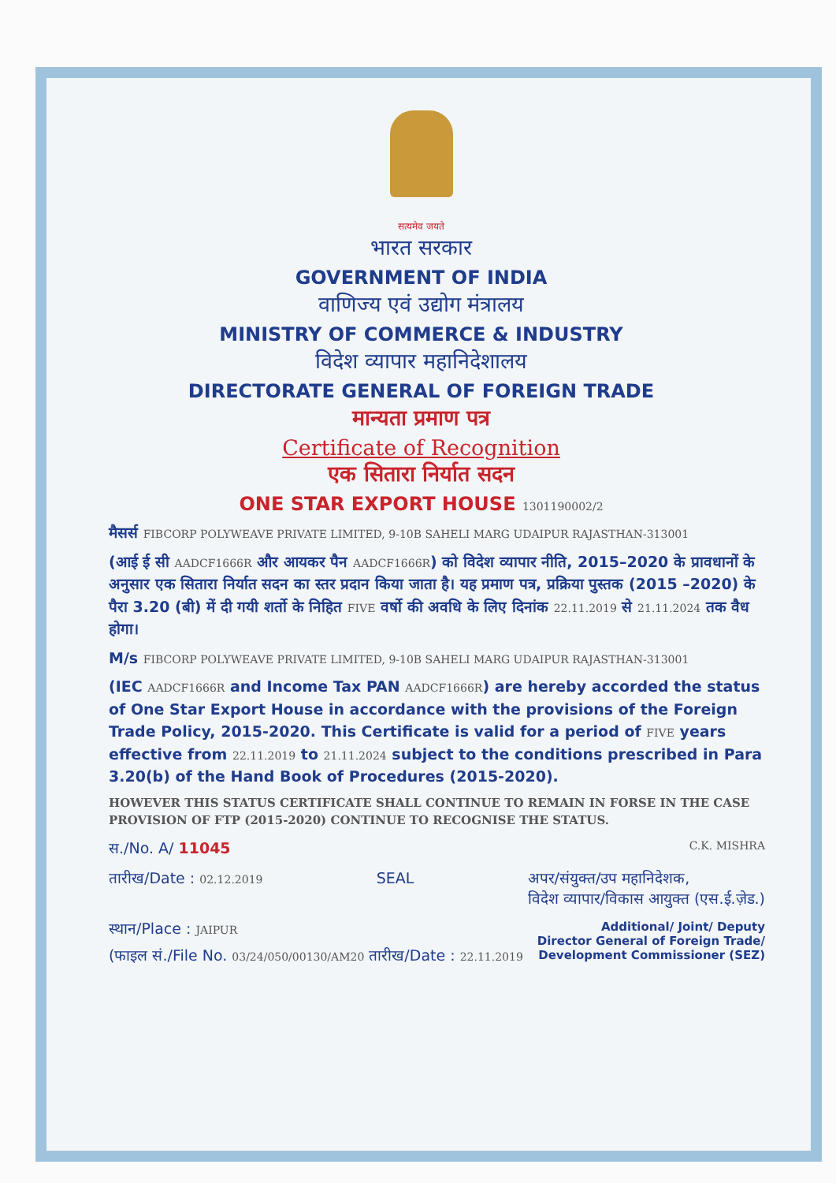सत्यमेव जयते
भारत सरकार
GOVERNMENT OF INDIA
वाणिज्य एवं उद्योग मंत्रालय
MINISTRY OF COMMERCE & INDUSTRY
विदेश व्यापार महानिदेशालय
DIRECTORATE GENERAL OF FOREIGN TRADE
मान्यता प्रमाण पत्र
Certificate of Recognition
एक सितारा निर्यात सदन
ONE STAR EXPORT HOUSE 1301190002/2
मैसर्स FIBCORP POLYWEAVE PRIVATE LIMITED, 9-10B SAHELI MARG UDAIPUR RAJASTHAN-313001
(आई ई सी AADCF1666R और आयकर पैन AADCF1666R) को विदेश व्यापार नीति, 2015–2020 के प्रावधानों के अनुसार एक सितारा निर्यात सदन का स्तर प्रदान किया जाता है। यह प्रमाण पत्र, प्रक्रिया पुस्तक (2015 –2020) के पैरा 3.20 (बी) में दी गयी शर्तो के निहित FIVE वर्षो की अवधि के लिए दिनांक 22.11.2019 से 21.11.2024 तक वैध होगा।
M/s FIBCORP POLYWEAVE PRIVATE LIMITED, 9-10B SAHELI MARG UDAIPUR RAJASTHAN-313001
(IEC AADCF1666R and Income Tax PAN AADCF1666R) are hereby accorded the status of One Star Export House in accordance with the provisions of the Foreign Trade Policy, 2015-2020. This Certificate is valid for a period of FIVE years effective from 22.11.2019 to 21.11.2024 subject to the conditions prescribed in Para 3.20(b) of the Hand Book of Procedures (2015-2020).
HOWEVER THIS STATUS CERTIFICATE SHALL CONTINUE TO REMAIN IN FORSE IN THE CASE PROVISION OF FTP (2015-2020) CONTINUE TO RECOGNISE THE STATUS.
स./No. A/ 11045 C.K. MISHRA
तारीख/Date : 02.12.2019 SEAL अपर/संयुक्त/उप महानिदेशक,
विदेश व्यापार/विकास आयुक्त (एस.ई.ज़ेड.)
स्थान/Place : JAIPUR Additional/ Joint/ Deputy
Director General of Foreign Trade/
Development Commissioner (SEZ)
(फाइल सं./File No. 03/24/050/00130/AM20 तारीख/Date : 22.11.2019